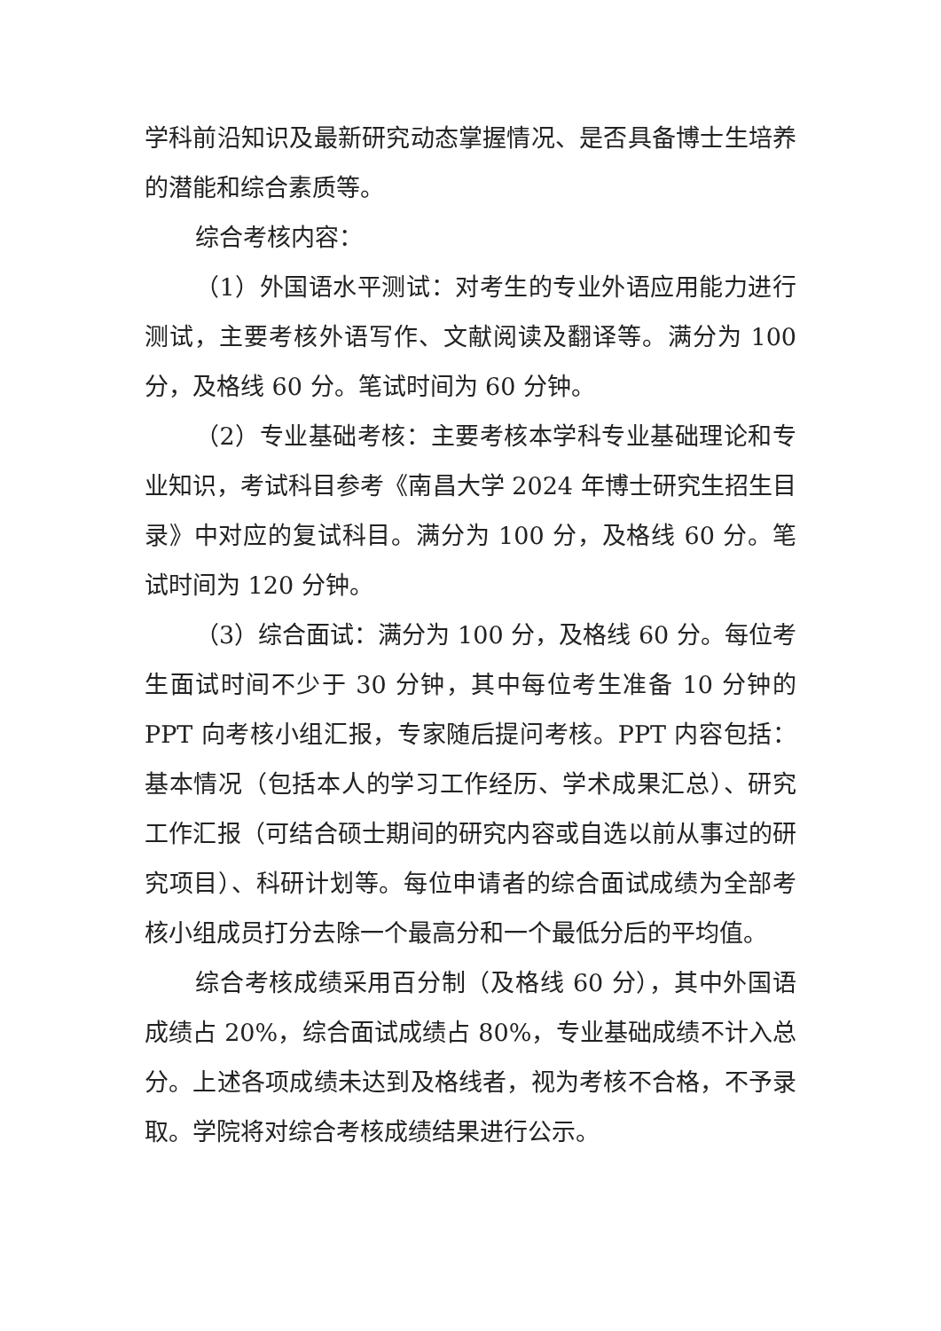学科前沿知识及最新研究动态掌握情况、是否具备博士生培养的潜能和综合素质等。
综合考核内容：
（1）外国语水平测试：对考生的专业外语应用能力进行测试，主要考核外语写作、文献阅读及翻译等。满分为 100 分，及格线 60 分。笔试时间为 60 分钟。
（2）专业基础考核：主要考核本学科专业基础理论和专业知识，考试科目参考《南昌大学 2024 年博士研究生招生目录》中对应的复试科目。满分为 100 分，及格线 60 分。笔试时间为 120 分钟。
（3）综合面试：满分为 100 分，及格线 60 分。每位考生面试时间不少于 30 分钟，其中每位考生准备 10 分钟的 PPT 向考核小组汇报，专家随后提问考核。PPT 内容包括：基本情况（包括本人的学习工作经历、学术成果汇总）、研究工作汇报（可结合硕士期间的研究内容或自选以前从事过的研究项目）、科研计划等。每位申请者的综合面试成绩为全部考核小组成员打分去除一个最高分和一个最低分后的平均值。
综合考核成绩采用百分制（及格线 60 分），其中外国语成绩占 20%，综合面试成绩占 80%，专业基础成绩不计入总分。上述各项成绩未达到及格线者，视为考核不合格，不予录取。学院将对综合考核成绩结果进行公示。